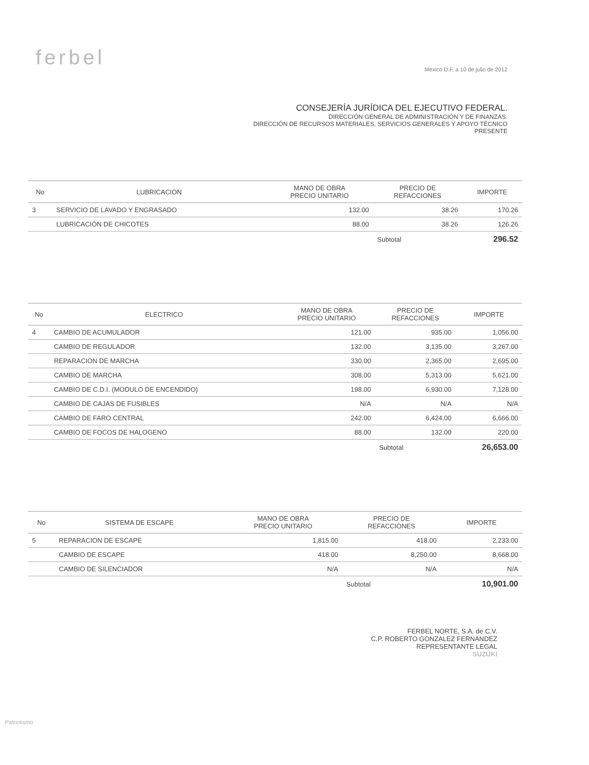ferbel
Mexico D.F. a 10 de julio de 2012
CONSEJERÍA JURÍDICA DEL EJECUTIVO FEDERAL.
DIRECCIÓN GENERAL DE ADMINISTRACIÓN Y DE FINANZAS.
DIRECCIÓN DE RECURSOS MATERIALES, SERVICIOS GENERALES Y APOYO TÉCNICO
PRESENTE
| No | LUBRICACION | MANO DE OBRA PRECIO UNITARIO | PRECIO DE REFACCIONES | IMPORTE |
| --- | --- | --- | --- | --- |
| 3 | SERVICIO DE LAVADO Y ENGRASADO | 132.00 | 38.26 | 170.26 |
| | LUBRICACIÓN DE CHICOTES | 88.00 | 38.26 | 126.26 |
| | | | Subtotal | 296.52 |
| No | ELECTRICO | MANO DE OBRA PRECIO UNITARIO | PRECIO DE REFACCIONES | IMPORTE |
| --- | --- | --- | --- | --- |
| 4 | CAMBIO DE ACUMULADOR | 121.00 | 935.00 | 1,056.00 |
| | CAMBIO DE REGULADOR | 132.00 | 3,135.00 | 3,267.00 |
| | REPARACION DE MARCHA | 330.00 | 2,365.00 | 2,695.00 |
| | CAMBIO DE MARCHA | 308.00 | 5,313.00 | 5,621.00 |
| | CAMBIO DE C.D.I. (MODULO DE ENCENDIDO) | 198.00 | 6,930.00 | 7,128.00 |
| | CAMBIO DE CAJAS DE FUSIBLES | N/A | N/A | N/A |
| | CAMBIO DE FARO CENTRAL | 242.00 | 6,424.00 | 6,666.00 |
| | CAMBIO DE FOCOS DE HALOGENO | 88.00 | 132.00 | 220.00 |
| | | | Subtotal | 26,653.00 |
| No | SISTEMA DE ESCAPE | MANO DE OBRA PRECIO UNITARIO | PRECIO DE REFACCIONES | IMPORTE |
| --- | --- | --- | --- | --- |
| 5 | REPARACION DE ESCAPE | 1,815.00 | 418.00 | 2,233.00 |
| | CAMBIO DE ESCAPE | 418.00 | 8,250.00 | 8,668.00 |
| | CAMBIO DE SILENCIADOR | N/A | N/A | N/A |
| | | | Subtotal | 10,901.00 |
FERBEL NORTE, S.A. de C.V.
C.P. ROBERTO GONZALEZ FERNANDEZ
REPRESENTANTE LEGAL
SUZUKI
Patriotismo